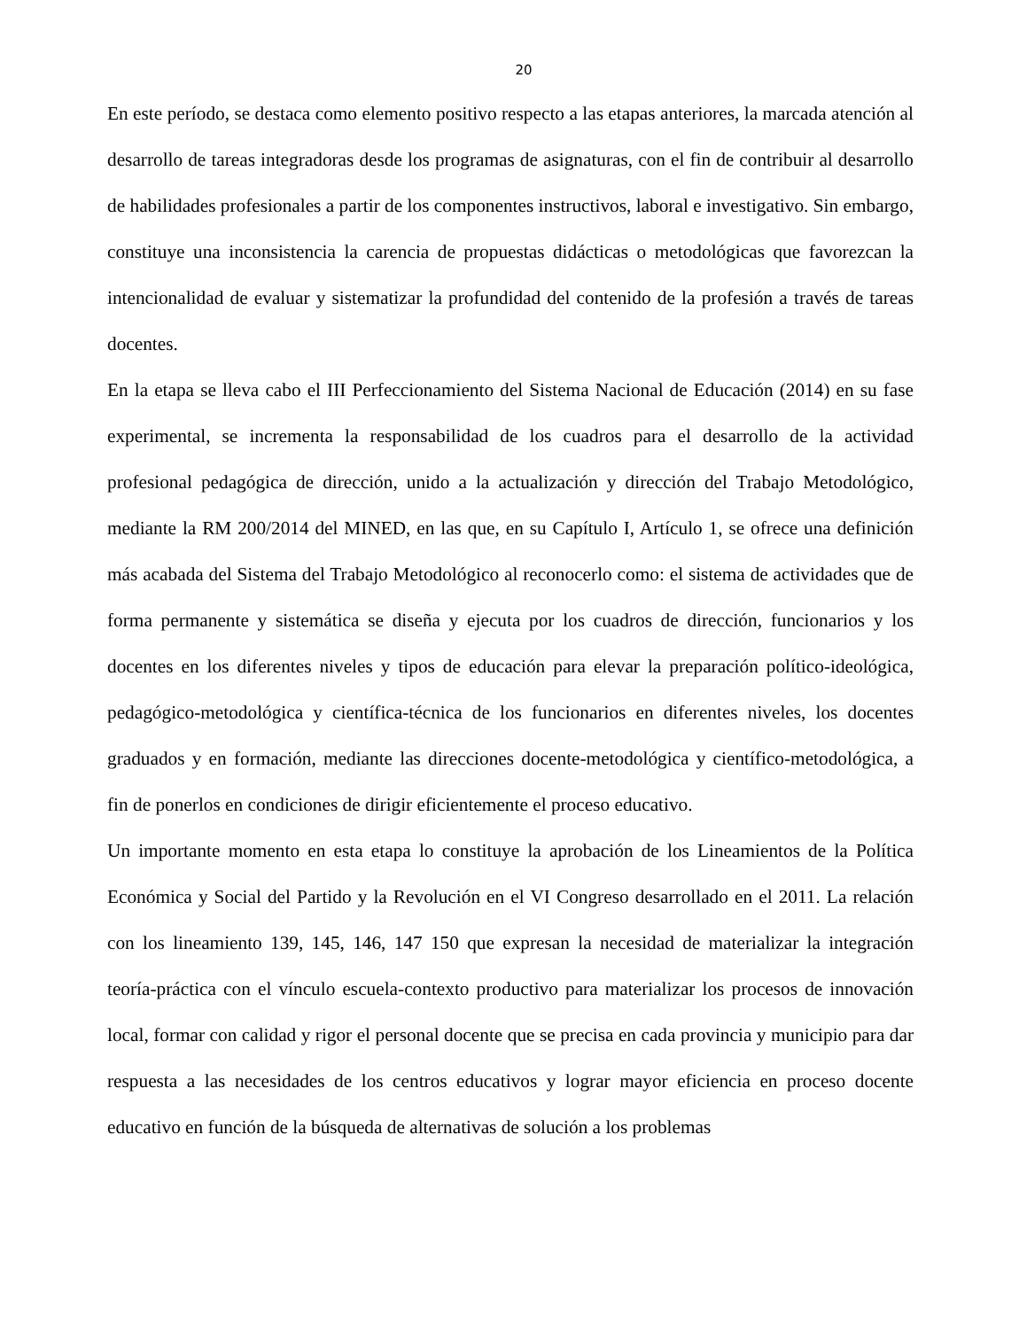20
En este período, se destaca como elemento positivo respecto a las etapas anteriores, la marcada atención al desarrollo de tareas integradoras desde los programas de asignaturas, con el fin de contribuir al desarrollo de habilidades profesionales a partir de los componentes instructivos, laboral e investigativo. Sin embargo, constituye una inconsistencia la carencia de propuestas didácticas o metodológicas que favorezcan la intencionalidad de evaluar y sistematizar la profundidad del contenido de la profesión a través de tareas docentes.
En la etapa se lleva cabo el III Perfeccionamiento del Sistema Nacional de Educación (2014) en su fase experimental, se incrementa la responsabilidad de los cuadros para el desarrollo de la actividad profesional pedagógica de dirección, unido a la actualización y dirección del Trabajo Metodológico, mediante la RM 200/2014 del MINED, en las que, en su Capítulo I, Artículo 1, se ofrece una definición más acabada del Sistema del Trabajo Metodológico al reconocerlo como: el sistema de actividades que de forma permanente y sistemática se diseña y ejecuta por los cuadros de dirección, funcionarios y los docentes en los diferentes niveles y tipos de educación para elevar la preparación político-ideológica, pedagógico-metodológica y científica-técnica de los funcionarios en diferentes niveles, los docentes graduados y en formación, mediante las direcciones docente-metodológica y científico-metodológica, a fin de ponerlos en condiciones de dirigir eficientemente el proceso educativo.
Un importante momento en esta etapa lo constituye la aprobación de los Lineamientos de la Política Económica y Social del Partido y la Revolución en el VI Congreso desarrollado en el 2011. La relación con los lineamiento 139, 145, 146, 147 150 que expresan la necesidad de materializar la integración teoría-práctica con el vínculo escuela-contexto productivo para materializar los procesos de innovación local, formar con calidad y rigor el personal docente que se precisa en cada provincia y municipio para dar respuesta a las necesidades de los centros educativos y lograr mayor eficiencia en proceso docente educativo en función de la búsqueda de alternativas de solución a los problemas